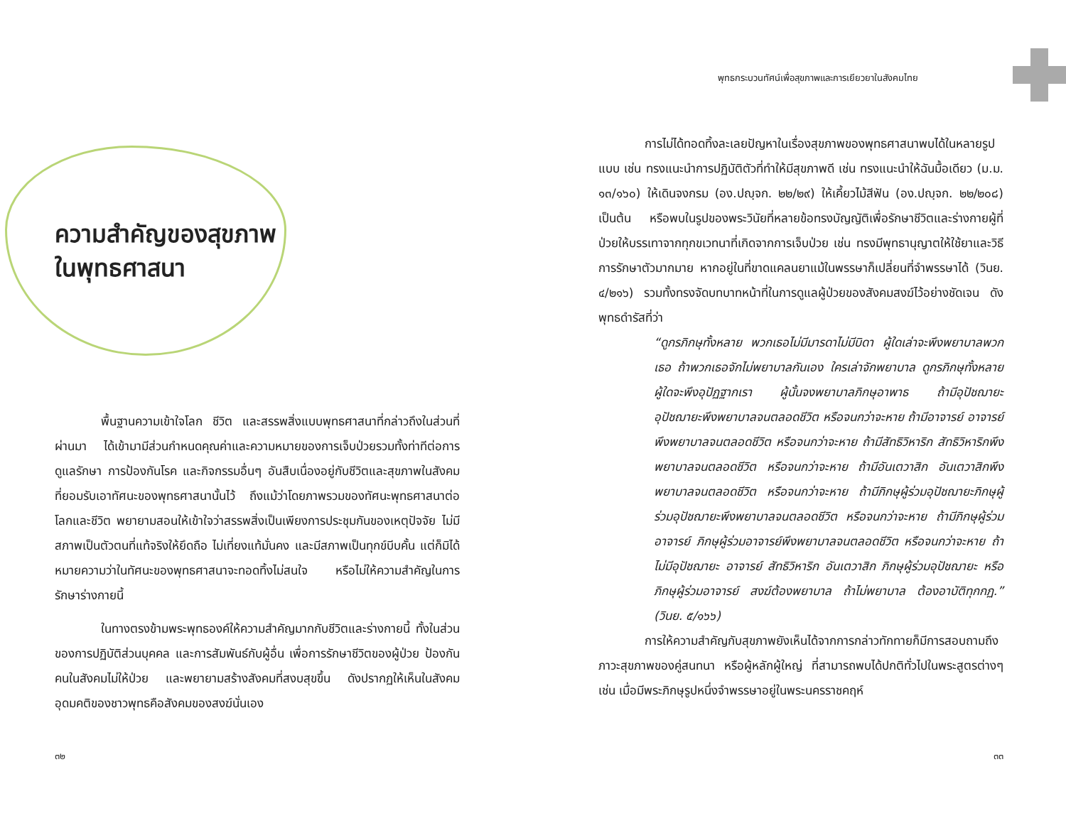ความสำคัญของสุขภาพ
ในพุทธศาสนา
พื้นฐานความเข้าใจโลก ชีวิต และสรรพสิ่งแบบพุทธศาสนาที่กล่าวถึงในส่วนที่ผ่านมา ได้เข้ามามีส่วนกำหนดคุณค่าและความหมายของการเจ็บป่วยรวมทั้งท่าทีต่อการดูแลรักษา การป้องกันโรค และกิจกรรมอื่นๆ อันสืบเนื่องอยู่กับชีวิตและสุขภาพในสังคมที่ยอมรับเอาทัศนะของพุทธศาสนานั้นไว้ ถึงแม้ว่าโดยภาพรวมของทัศนะพุทธศาสนาต่อโลกและชีวิต พยายามสอนให้เข้าใจว่าสรรพสิ่งเป็นเพียงการประชุมกันของเหตุปัจจัย ไม่มีสภาพเป็นตัวตนที่แท้จริงให้ยึดถือ ไม่เที่ยงแท้มั่นคง และมีสภาพเป็นทุกข์บีบคั้น แต่ก็มิได้หมายความว่าในทัศนะของพุทธศาสนาจะทอดทิ้งไม่สนใจ หรือไม่ให้ความสำคัญในการรักษาร่างกายนี้
ในทางตรงข้ามพระพุทธองค์ให้ความสำคัญมากกับชีวิตและร่างกายนี้ ทั้งในส่วนของการปฏิบัติส่วนบุคคล และการสัมพันธ์กับผู้อื่น เพื่อการรักษาชีวิตของผู้ป่วย ป้องกันคนในสังคมไม่ให้ป่วย และพยายามสร้างสังคมที่สงบสุขขึ้น ดังปรากฏให้เห็นในสังคมอุดมคติของชาวพุทธคือสังคมของสงฆ์นั่นเอง
๓๒
พุทธกระบวนทัศน์เพื่อสุขภาพและการเยียวยาในสังคมไทย
การไม่ได้ทอดทิ้งละเลยปัญหาในเรื่องสุขภาพของพุทธศาสนาพบได้ในหลายรูปแบบ เช่น ทรงแนะนำการปฏิบัติตัวที่ทำให้มีสุขภาพดี เช่น ทรงแนะนำให้ฉันมื้อเดียว (ม.ม. ๑๓/๑๖๐) ให้เดินจงกรม (อง.ปญฺจก. ๒๒/๒๙) ให้เคี้ยวไม้สีฟัน (อง.ปญฺจก. ๒๒/๒๐๘) เป็นต้น หรือพบในรูปของพระวินัยที่หลายข้อทรงบัญญัติเพื่อรักษาชีวิตและร่างกายผู้ที่ป่วยให้บรรเทาจากทุกขเวทนาที่เกิดจากการเจ็บป่วย เช่น ทรงมีพุทธานุญาตให้ใช้ยาและวิธีการรักษาตัวมากมาย หากอยู่ในที่ขาดแคลนยาแม้ในพรรษาก็เปลี่ยนที่จำพรรษาได้ (วินย. ๔/๒๑๖) รวมทั้งทรงจัดบทบาทหน้าที่ในการดูแลผู้ป่วยของสังคมสงฆ์ไว้อย่างชัดเจน ดังพุทธดำรัสที่ว่า
“ดูกรภิกษุทั้งหลาย พวกเธอไม่มีมารดาไม่มีบิดา ผู้ใดเล่าจะพึงพยาบาลพวกเธอ ถ้าพวกเธอจักไม่พยาบาลกันเอง ใครเล่าจักพยาบาล ดูกรภิกษุทั้งหลาย ผู้ใดจะพึงอุปัฏฐากเรา ผู้นั้นจงพยาบาลภิกษุอาพาธ ถ้ามีอุปัชฌายะ อุปัชฌายะพึงพยาบาลจนตลอดชีวิต หรือจนกว่าจะหาย ถ้ามีอาจารย์ อาจารย์พึงพยาบาลจนตลอดชีวิต หรือจนกว่าจะหาย ถ้ามีสัทธิวิหาริก สัทธิวิหาริกพึงพยาบาลจนตลอดชีวิต หรือจนกว่าจะหาย ถ้ามีอันเตวาสิก อันเตวาสิกพึงพยาบาลจนตลอดชีวิต หรือจนกว่าจะหาย ถ้ามีภิกษุผู้ร่วมอุปัชฌายะภิกษุผู้ร่วมอุปัชฌายะพึงพยาบาลจนตลอดชีวิต หรือจนกว่าจะหาย ถ้ามีภิกษุผู้ร่วมอาจารย์ ภิกษุผู้ร่วมอาจารย์พึงพยาบาลจนตลอดชีวิต หรือจนกว่าจะหาย ถ้าไม่มีอุปัชฌายะ อาจารย์ สัทธิวิหาริก อันเตวาสิก ภิกษุผู้ร่วมอุปัชฌายะ หรือภิกษุผู้ร่วมอาจารย์ สงฆ์ต้องพยาบาล ถ้าไม่พยาบาล ต้องอาบัติทุกกฏ.” (วินย. ๕/๑๖๖)
การให้ความสำคัญกับสุขภาพยังเห็นได้จากการกล่าวทักทายก็มีการสอบถามถึงภาวะสุขภาพของคู่สนทนา หรือผู้หลักผู้ใหญ่ ที่สามารถพบได้ปกติทั่วไปในพระสูตรต่างๆ เช่น เมื่อมีพระภิกษุรูปหนึ่งจำพรรษาอยู่ในพระนครราชคฤห์
๓๓